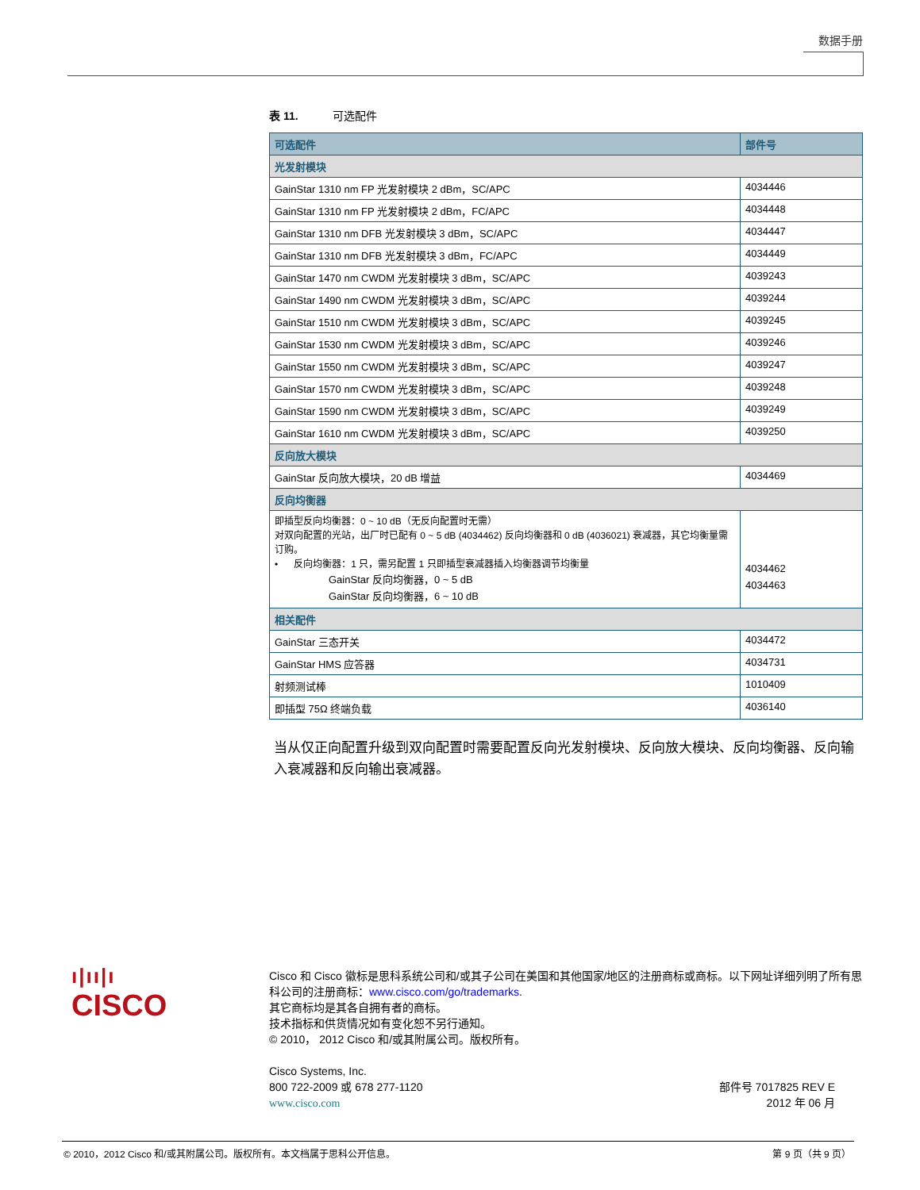数据手册
表 11. 可选配件
| 可选配件 | 部件号 |
| --- | --- |
| 光发射模块 | |
| GainStar 1310 nm FP 光发射模块 2 dBm，SC/APC | 4034446 |
| GainStar 1310 nm FP 光发射模块 2 dBm，FC/APC | 4034448 |
| GainStar 1310 nm DFB 光发射模块 3 dBm，SC/APC | 4034447 |
| GainStar 1310 nm DFB 光发射模块 3 dBm，FC/APC | 4034449 |
| GainStar 1470 nm CWDM 光发射模块 3 dBm，SC/APC | 4039243 |
| GainStar 1490 nm CWDM 光发射模块 3 dBm，SC/APC | 4039244 |
| GainStar 1510 nm CWDM 光发射模块 3 dBm，SC/APC | 4039245 |
| GainStar 1530 nm CWDM 光发射模块 3 dBm，SC/APC | 4039246 |
| GainStar 1550 nm CWDM 光发射模块 3 dBm，SC/APC | 4039247 |
| GainStar 1570 nm CWDM 光发射模块 3 dBm，SC/APC | 4039248 |
| GainStar 1590 nm CWDM 光发射模块 3 dBm，SC/APC | 4039249 |
| GainStar 1610 nm CWDM 光发射模块 3 dBm，SC/APC | 4039250 |
| 反向放大模块 | |
| GainStar 反向放大模块，20 dB 增益 | 4034469 |
| 反向均衡器 | |
| 即插型反向均衡器：0 ~ 10 dB（无反向配置时无需） 对双向配置的光站，出厂时已配有 0 ~ 5 dB (4034462) 反向均衡器和 0 dB (4036021) 衰减器，其它均衡量需订购。 • 反向均衡器：1 只，需另配置 1 只即插型衰减器插入均衡器调节均衡量 GainStar 反向均衡器，0 ~ 5 dB GainStar 反向均衡器，6 ~ 10 dB | 4034462 4034463 |
| 相关配件 | |
| GainStar 三态开关 | 4034472 |
| GainStar HMS 应答器 | 4034731 |
| 射频测试棒 | 1010409 |
| 即插型 75Ω 终端负载 | 4036140 |
当从仅正向配置升级到双向配置时需要配置反向光发射模块、反向放大模块、反向均衡器、反向输入衰减器和反向输出衰减器。
ı|ıı|ı
CISCO
Cisco 和 Cisco 徽标是思科系统公司和/或其子公司在美国和其他国家/地区的注册商标或商标。以下网址详细列明了所有思科公司的注册商标：www.cisco.com/go/trademarks.
其它商标均是其各自拥有者的商标。
技术指标和供货情况如有变化恕不另行通知。
© 2010， 2012 Cisco 和/或其附属公司。版权所有。
Cisco Systems, Inc.
800 722-2009 或 678 277-1120
www.cisco.com
部件号 7017825 REV E
2012 年 06 月
© 2010，2012 Cisco 和/或其附属公司。版权所有。本文档属于思科公开信息。 第 9 页（共 9 页）